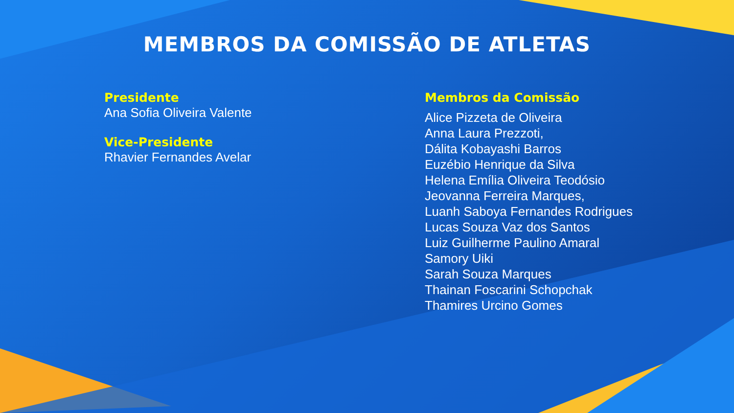MEMBROS DA COMISSÃO DE ATLETAS
Presidente
Ana Sofia Oliveira Valente
Vice-Presidente
Rhavier Fernandes Avelar
Membros da Comissão
Alice Pizzeta de Oliveira
Anna Laura Prezzoti,
Dálita Kobayashi Barros
Euzébio Henrique da Silva
Helena Emília Oliveira Teodósio
Jeovanna Ferreira Marques,
Luanh Saboya Fernandes Rodrigues
Lucas Souza Vaz dos Santos
Luiz Guilherme Paulino Amaral
Samory Uiki
Sarah Souza Marques
Thainan Foscarini Schopchak
Thamires Urcino Gomes